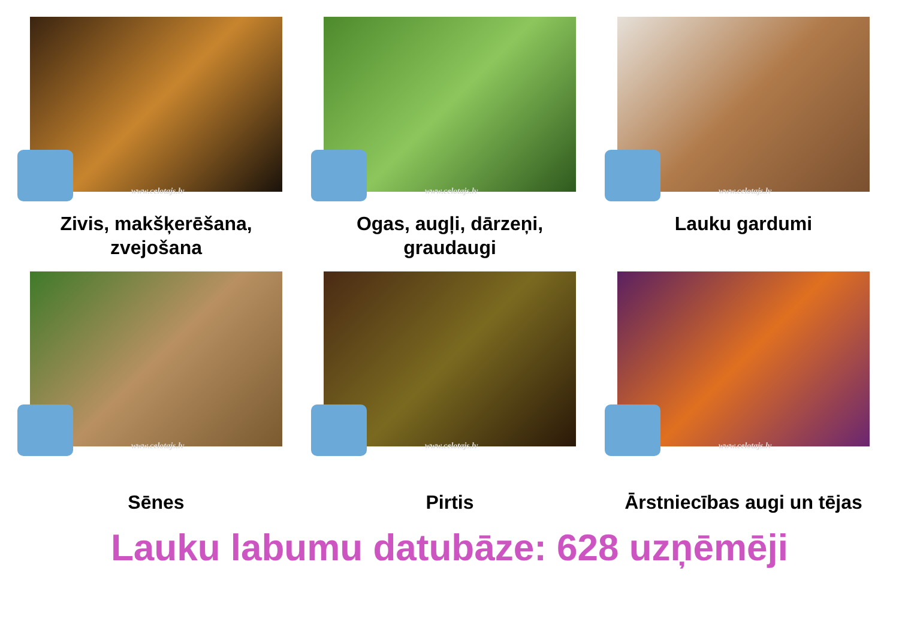www.celotajs.lv
Zivis, makšķerēšana, zvejošana
www.celotajs.lv
Ogas, augļi, dārzeņi, graudaugi
www.celotajs.lv
Lauku gardumi
www.celotajs.lv
Sēnes
www.celotajs.lv
Pirtis
www.celotajs.lv
Ārstniecības augi un tējas
Lauku labumu datubāze: 628 uzņēmēji